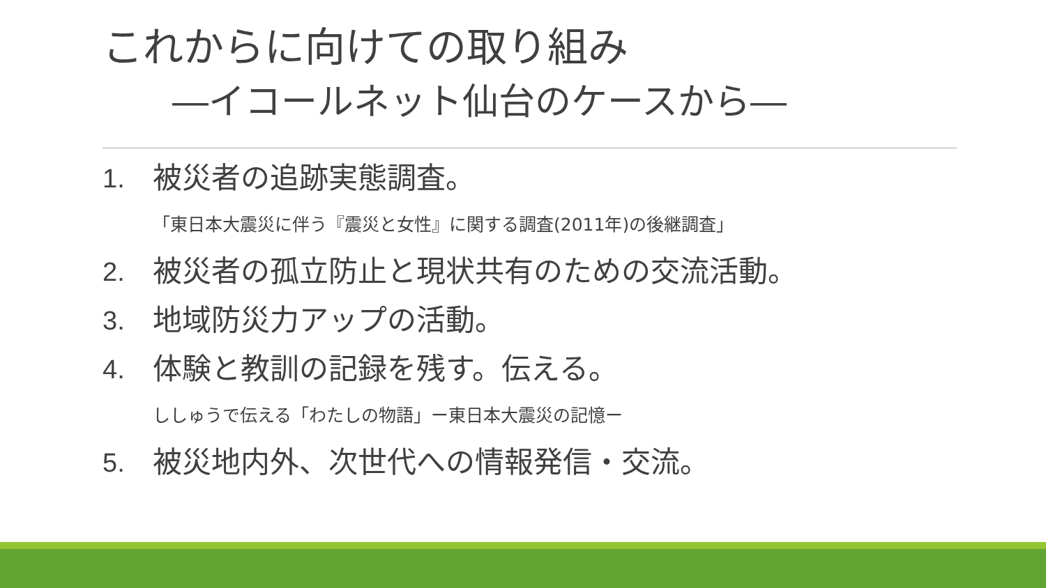これからに向けての取り組み
―イコールネット仙台のケースから―
1. 被災者の追跡実態調査。
「東日本大震災に伴う『震災と女性』に関する調査(2011年)の後継調査」
2. 被災者の孤立防止と現状共有のための交流活動。
3. 地域防災力アップの活動。
4. 体験と教訓の記録を残す。伝える。
ししゅうで伝える「わたしの物語」ー東日本大震災の記憶ー
5. 被災地内外、次世代への情報発信・交流。